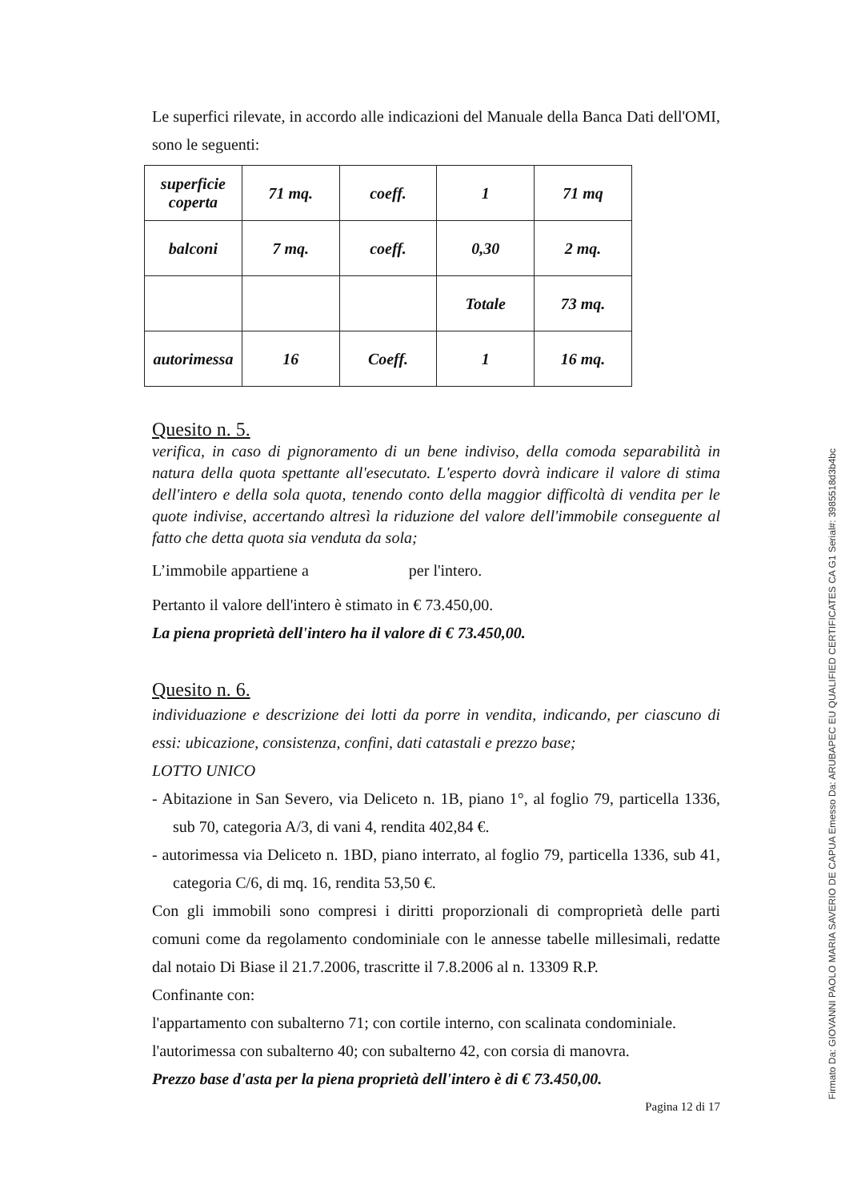Le superfici rilevate, in accordo alle indicazioni del Manuale della Banca Dati dell'OMI, sono le seguenti:
| superficie coperta | 71 mq. | coeff. | 1 | 71 mq |
| balconi | 7 mq. | coeff. | 0,30 | 2 mq. |
| | | | Totale | 73 mq. |
| autorimessa | 16 | Coeff. | 1 | 16 mq. |
Quesito n. 5.
verifica, in caso di pignoramento di un bene indiviso, della comoda separabilità in natura della quota spettante all'esecutato. L'esperto dovrà indicare il valore di stima dell'intero e della sola quota, tenendo conto della maggior difficoltà di vendita per le quote indivise, accertando altresì la riduzione del valore dell'immobile conseguente al fatto che detta quota sia venduta da sola;
L’immobile appartiene a per l'intero.
Pertanto il valore dell'intero è stimato in € 73.450,00.
La piena proprietà dell'intero ha il valore di € 73.450,00.
Quesito n. 6.
individuazione e descrizione dei lotti da porre in vendita, indicando, per ciascuno di essi: ubicazione, consistenza, confini, dati catastali e prezzo base;
LOTTO UNICO
- Abitazione in San Severo, via Deliceto n. 1B, piano 1°, al foglio 79, particella 1336, sub 70, categoria A/3, di vani 4, rendita 402,84 €.
- autorimessa via Deliceto n. 1BD, piano interrato, al foglio 79, particella 1336, sub 41, categoria C/6, di mq. 16, rendita 53,50 €.
Con gli immobili sono compresi i diritti proporzionali di comproprietà delle parti comuni come da regolamento condominiale con le annesse tabelle millesimali, redatte dal notaio Di Biase il 21.7.2006, trascritte il 7.8.2006 al n. 13309 R.P.
Confinante con:
l'appartamento con subalterno 71; con cortile interno, con scalinata condominiale.
l'autorimessa con subalterno 40; con subalterno 42, con corsia di manovra.
Prezzo base d'asta per la piena proprietà dell'intero è di € 73.450,00.
Pagina 12 di 17
Firmato Da: GIOVANNI PAOLO MARIA SAVERIO DE CAPUA Emesso Da: ARUBAPEC EU QUALIFIED CERTIFICATES CA G1 Serial#: 3985518d3b4bc